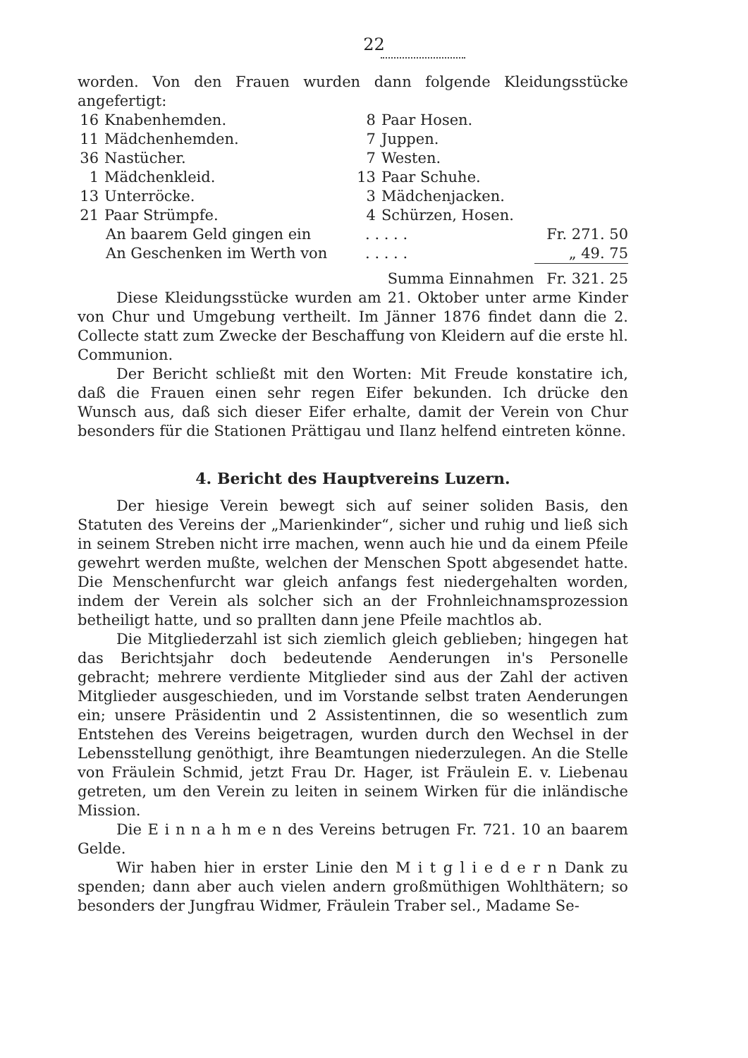22
worden. Von den Frauen wurden dann folgende Kleidungsstücke angefertigt:
| 16 | Knabenhemden. | 8 | Paar Hosen. |
| 11 | Mädchenhemden. | 7 | Juppen. |
| 36 | Nastücher. | 7 | Westen. |
| 1 | Mädchenkleid. | 13 | Paar Schuhe. |
| 13 | Unterröcke. | 3 | Mädchenjacken. |
| 21 | Paar Strümpfe. | 4 | Schürzen, Hosen. |
| An baarem Geld gingen ein | . . . . . | Fr. 271. 50 |
| An Geschenken im Werth von | . . . . . | „ 49. 75 |
| | Summa Einnahmen | Fr. 321. 25 |
Diese Kleidungsstücke wurden am 21. Oktober unter arme Kinder von Chur und Umgebung vertheilt. Im Jänner 1876 findet dann die 2. Collecte statt zum Zwecke der Beschaffung von Kleidern auf die erste hl. Communion.
Der Bericht schließt mit den Worten: Mit Freude konstatire ich, daß die Frauen einen sehr regen Eifer bekunden. Ich drücke den Wunsch aus, daß sich dieser Eifer erhalte, damit der Verein von Chur besonders für die Stationen Prättigau und Ilanz helfend eintreten könne.
4. Bericht des Hauptvereins Luzern.
Der hiesige Verein bewegt sich auf seiner soliden Basis, den Statuten des Vereins der „Marienkinder“, sicher und ruhig und ließ sich in seinem Streben nicht irre machen, wenn auch hie und da einem Pfeile gewehrt werden mußte, welchen der Menschen Spott abgesendet hatte. Die Menschenfurcht war gleich anfangs fest niedergehalten worden, indem der Verein als solcher sich an der Frohnleichnamsprozession betheiligt hatte, und so prallten dann jene Pfeile machtlos ab.
Die Mitgliederzahl ist sich ziemlich gleich geblieben; hingegen hat das Berichtsjahr doch bedeutende Aenderungen in's Personelle gebracht; mehrere verdiente Mitglieder sind aus der Zahl der activen Mitglieder ausgeschieden, und im Vorstande selbst traten Aenderungen ein; unsere Präsidentin und 2 Assistentinnen, die so wesentlich zum Entstehen des Vereins beigetragen, wurden durch den Wechsel in der Lebensstellung genöthigt, ihre Beamtungen niederzulegen. An die Stelle von Fräulein Schmid, jetzt Frau Dr. Hager, ist Fräulein E. v. Liebenau getreten, um den Verein zu leiten in seinem Wirken für die inländische Mission.
Die E i n n a h m e n des Vereins betrugen Fr. 721. 10 an baarem Gelde.
Wir haben hier in erster Linie den M i t g l i e d e r n Dank zu spenden; dann aber auch vielen andern großmüthigen Wohlthätern; so besonders der Jungfrau Widmer, Fräulein Traber sel., Madame Se-